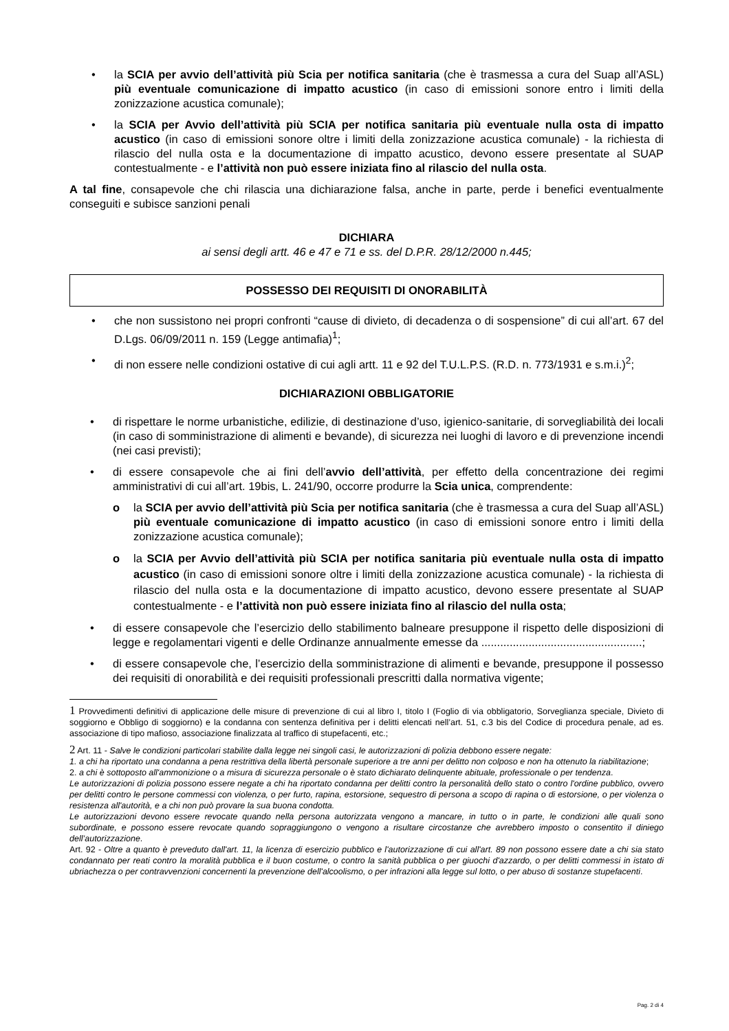• la SCIA per avvio dell’attività più Scia per notifica sanitaria (che è trasmessa a cura del Suap all’ASL) più eventuale comunicazione di impatto acustico (in caso di emissioni sonore entro i limiti della zonizzazione acustica comunale);
• la SCIA per Avvio dell’attività più SCIA per notifica sanitaria più eventuale nulla osta di impatto acustico (in caso di emissioni sonore oltre i limiti della zonizzazione acustica comunale) - la richiesta di rilascio del nulla osta e la documentazione di impatto acustico, devono essere presentate al SUAP contestualmente - e l’attività non può essere iniziata fino al rilascio del nulla osta.
A tal fine, consapevole che chi rilascia una dichiarazione falsa, anche in parte, perde i benefici eventualmente conseguiti e subisce sanzioni penali
DICHIARA
ai sensi degli artt. 46 e 47 e 71 e ss. del D.P.R. 28/12/2000 n.445;
POSSESSO DEI REQUISITI DI ONORABILITÀ
• che non sussistono nei propri confronti “cause di divieto, di decadenza o di sospensione” di cui all’art. 67 del D.Lgs. 06/09/2011 n. 159 (Legge antimafia)<sup>1</sup>;
• di non essere nelle condizioni ostative di cui agli artt. 11 e 92 del T.U.L.P.S. (R.D. n. 773/1931 e s.m.i.)<sup>2</sup>;
DICHIARAZIONI OBBLIGATORIE
• di rispettare le norme urbanistiche, edilizie, di destinazione d’uso, igienico-sanitarie, di sorvegliabilità dei locali (in caso di somministrazione di alimenti e bevande), di sicurezza nei luoghi di lavoro e di prevenzione incendi (nei casi previsti);
• di essere consapevole che ai fini dell’avvio dell’attività, per effetto della concentrazione dei regimi amministrativi di cui all’art. 19bis, L. 241/90, occorre produrre la Scia unica, comprendente:
o la SCIA per avvio dell’attività più Scia per notifica sanitaria (che è trasmessa a cura del Suap all’ASL) più eventuale comunicazione di impatto acustico (in caso di emissioni sonore entro i limiti della zonizzazione acustica comunale);
o la SCIA per Avvio dell’attività più SCIA per notifica sanitaria più eventuale nulla osta di impatto acustico (in caso di emissioni sonore oltre i limiti della zonizzazione acustica comunale) - la richiesta di rilascio del nulla osta e la documentazione di impatto acustico, devono essere presentate al SUAP contestualmente - e l’attività non può essere iniziata fino al rilascio del nulla osta;
• di essere consapevole che l’esercizio dello stabilimento balneare presuppone il rispetto delle disposizioni di legge e regolamentari vigenti e delle Ordinanze annualmente emesse da ...................................................;
• di essere consapevole che, l’esercizio della somministrazione di alimenti e bevande, presuppone il possesso dei requisiti di onorabilità e dei requisiti professionali prescritti dalla normativa vigente;
1 Provvedimenti definitivi di applicazione delle misure di prevenzione di cui al libro I, titolo I (Foglio di via obbligatorio, Sorveglianza speciale, Divieto di soggiorno e Obbligo di soggiorno) e la condanna con sentenza definitiva per i delitti elencati nell’art. 51, c.3 bis del Codice di procedura penale, ad es. associazione di tipo mafioso, associazione finalizzata al traffico di stupefacenti, etc.;
2 Art. 11 - Salve le condizioni particolari stabilite dalla legge nei singoli casi, le autorizzazioni di polizia debbono essere negate:
1. a chi ha riportato una condanna a pena restrittiva della libertà personale superiore a tre anni per delitto non colposo e non ha ottenuto la riabilitazione;
2. a chi è sottoposto all'ammonizione o a misura di sicurezza personale o è stato dichiarato delinquente abituale, professionale o per tendenza.
Le autorizzazioni di polizia possono essere negate a chi ha riportato condanna per delitti contro la personalità dello stato o contro l'ordine pubblico, ovvero per delitti contro le persone commessi con violenza, o per furto, rapina, estorsione, sequestro di persona a scopo di rapina o di estorsione, o per violenza o resistenza all'autorità, e a chi non può provare la sua buona condotta.
Le autorizzazioni devono essere revocate quando nella persona autorizzata vengono a mancare, in tutto o in parte, le condizioni alle quali sono subordinate, e possono essere revocate quando sopraggiungono o vengono a risultare circostanze che avrebbero imposto o consentito il diniego dell’autorizzazione.
Art. 92 - Oltre a quanto è preveduto dall'art. 11, la licenza di esercizio pubblico e l'autorizzazione di cui all'art. 89 non possono essere date a chi sia stato condannato per reati contro la moralità pubblica e il buon costume, o contro la sanità pubblica o per giuochi d'azzardo, o per delitti commessi in istato di ubriachezza o per contravvenzioni concernenti la prevenzione dell'alcoolismo, o per infrazioni alla legge sul lotto, o per abuso di sostanze stupefacenti.
Pag. 2 di 4